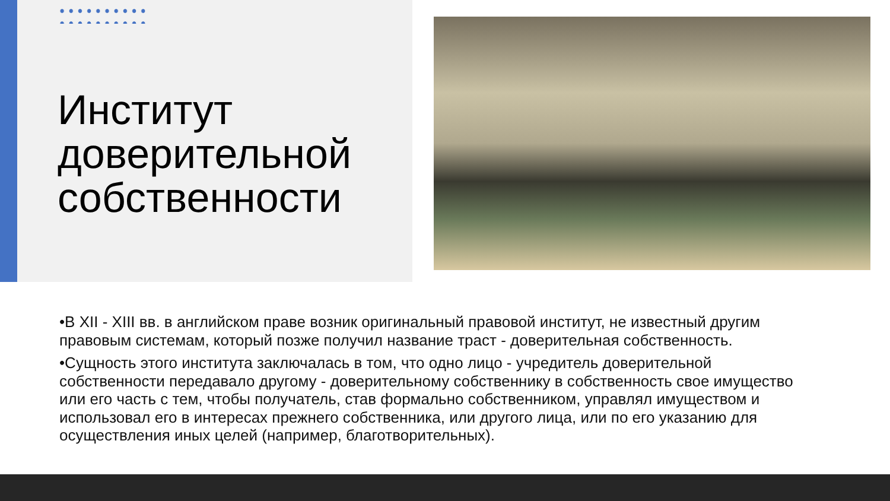Институт доверительной собственности
•В XII - XIII вв. в английском праве возник оригинальный правовой институт, не известный другим правовым системам, который позже получил название траст - доверительная собственность.
•Сущность этого института заключалась в том, что одно лицо - учредитель доверительной собственности передавало другому - доверительному собственнику в собственность свое имущество или его часть с тем, чтобы получатель, став формально собственником, управлял имуществом и использовал его в интересах прежнего собственника, или другого лица, или по его указанию для осуществления иных целей (например, благотворительных).